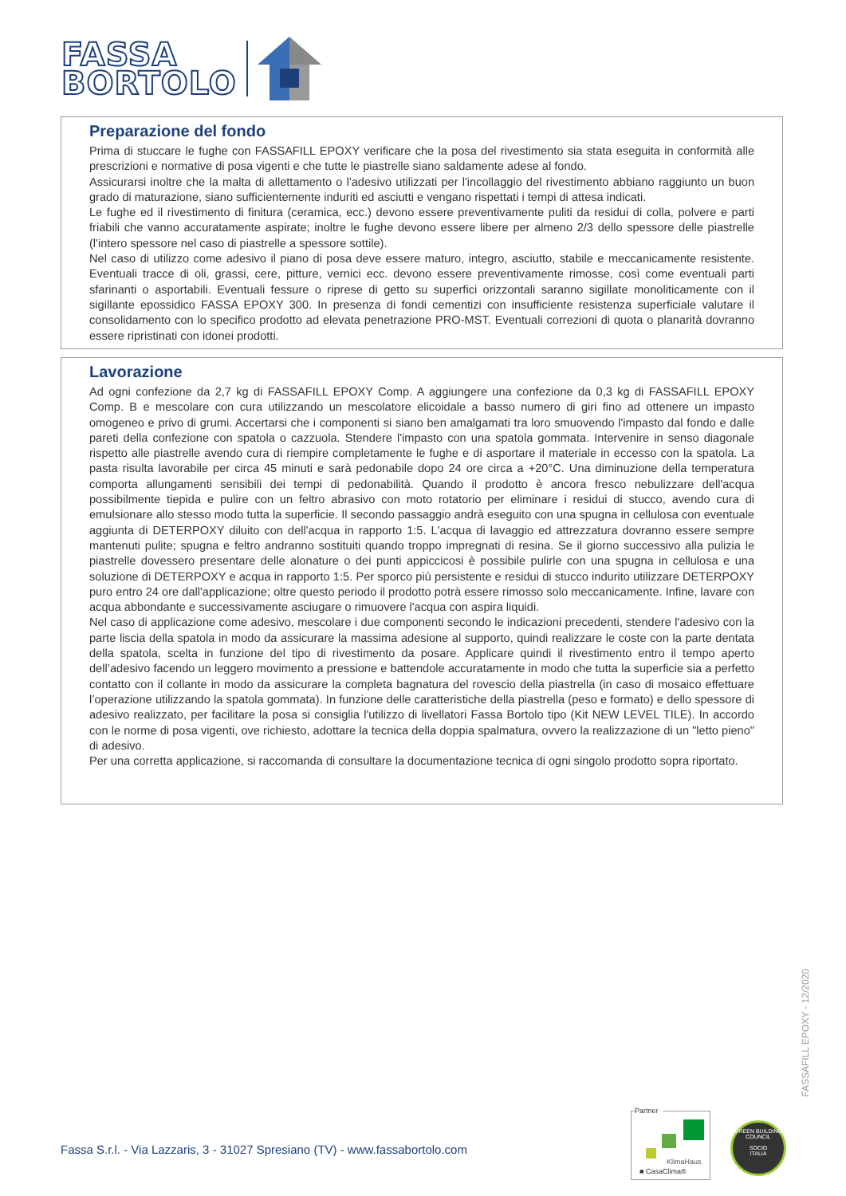FASSA
BORTOLO
Preparazione del fondo
Prima di stuccare le fughe con FASSAFILL EPOXY verificare che la posa del rivestimento sia stata eseguita in conformità alle prescrizioni e normative di posa vigenti e che tutte le piastrelle siano saldamente adese al fondo.
Assicurarsi inoltre che la malta di allettamento o l'adesivo utilizzati per l'incollaggio del rivestimento abbiano raggiunto un buon grado di maturazione, siano sufficientemente induriti ed asciutti e vengano rispettati i tempi di attesa indicati.
Le fughe ed il rivestimento di finitura (ceramica, ecc.) devono essere preventivamente puliti da residui di colla, polvere e parti friabili che vanno accuratamente aspirate; inoltre le fughe devono essere libere per almeno 2/3 dello spessore delle piastrelle (l'intero spessore nel caso di piastrelle a spessore sottile).
Nel caso di utilizzo come adesivo il piano di posa deve essere maturo, integro, asciutto, stabile e meccanicamente resistente. Eventuali tracce di oli, grassi, cere, pitture, vernici ecc. devono essere preventivamente rimosse, così come eventuali parti sfarinanti o asportabili. Eventuali fessure o riprese di getto su superfici orizzontali saranno sigillate monoliticamente con il sigillante epossidico FASSA EPOXY 300. In presenza di fondi cementizi con insufficiente resistenza superficiale valutare il consolidamento con lo specifico prodotto ad elevata penetrazione PRO-MST. Eventuali correzioni di quota o planarità dovranno essere ripristinati con idonei prodotti.
Lavorazione
Ad ogni confezione da 2,7 kg di FASSAFILL EPOXY Comp. A aggiungere una confezione da 0,3 kg di FASSAFILL EPOXY Comp. B e mescolare con cura utilizzando un mescolatore elicoidale a basso numero di giri fino ad ottenere un impasto omogeneo e privo di grumi. Accertarsi che i componenti si siano ben amalgamati tra loro smuovendo l'impasto dal fondo e dalle pareti della confezione con spatola o cazzuola. Stendere l'impasto con una spatola gommata. Intervenire in senso diagonale rispetto alle piastrelle avendo cura di riempire completamente le fughe e di asportare il materiale in eccesso con la spatola. La pasta risulta lavorabile per circa 45 minuti e sarà pedonabile dopo 24 ore circa a +20°C. Una diminuzione della temperatura comporta allungamenti sensibili dei tempi di pedonabilità. Quando il prodotto è ancora fresco nebulizzare dell'acqua possibilmente tiepida e pulire con un feltro abrasivo con moto rotatorio per eliminare i residui di stucco, avendo cura di emulsionare allo stesso modo tutta la superficie. Il secondo passaggio andrà eseguito con una spugna in cellulosa con eventuale aggiunta di DETERPOXY diluito con dell'acqua in rapporto 1:5. L'acqua di lavaggio ed attrezzatura dovranno essere sempre mantenuti pulite; spugna e feltro andranno sostituiti quando troppo impregnati di resina. Se il giorno successivo alla pulizia le piastrelle dovessero presentare delle alonature o dei punti appiccicosi è possibile pulirle con una spugna in cellulosa e una soluzione di DETERPOXY e acqua in rapporto 1:5. Per sporco più persistente e residui di stucco indurito utilizzare DETERPOXY puro entro 24 ore dall'applicazione; oltre questo periodo il prodotto potrà essere rimosso solo meccanicamente. Infine, lavare con acqua abbondante e successivamente asciugare o rimuovere l'acqua con aspira liquidi.
Nel caso di applicazione come adesivo, mescolare i due componenti secondo le indicazioni precedenti, stendere l'adesivo con la parte liscia della spatola in modo da assicurare la massima adesione al supporto, quindi realizzare le coste con la parte dentata della spatola, scelta in funzione del tipo di rivestimento da posare. Applicare quindi il rivestimento entro il tempo aperto dell’adesivo facendo un leggero movimento a pressione e battendole accuratamente in modo che tutta la superficie sia a perfetto contatto con il collante in modo da assicurare la completa bagnatura del rovescio della piastrella (in caso di mosaico effettuare l’operazione utilizzando la spatola gommata). In funzione delle caratteristiche della piastrella (peso e formato) e dello spessore di adesivo realizzato, per facilitare la posa si consiglia l'utilizzo di livellatori Fassa Bortolo tipo (Kit NEW LEVEL TILE). In accordo con le norme di posa vigenti, ove richiesto, adottare la tecnica della doppia spalmatura, ovvero la realizzazione di un "letto pieno" di adesivo.
Per una corretta applicazione, si raccomanda di consultare la documentazione tecnica di ogni singolo prodotto sopra riportato.
FASSAFILL EPOXY - 12/2020
Fassa S.r.l. - Via Lazzaris, 3 - 31027 Spresiano (TV) - www.fassabortolo.com
Partner
KlimaHaus
■ CasaClima®
GREEN BUILDING COUNCIL
SOCIO
ITALIA